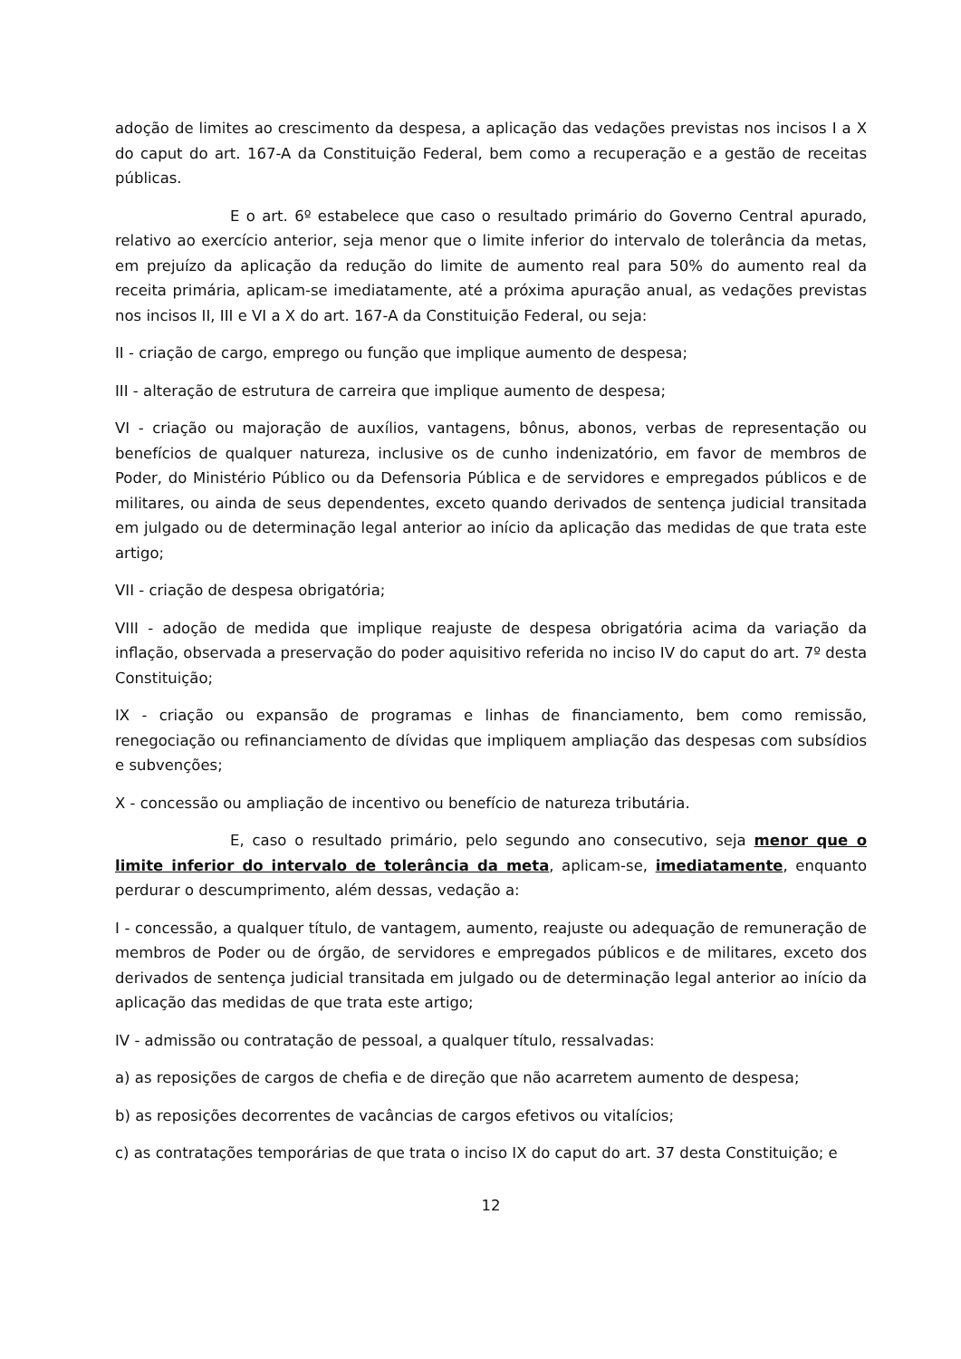adoção de limites ao crescimento da despesa, a aplicação das vedações previstas nos incisos I a X do caput do art. 167-A da Constituição Federal, bem como a recuperação e a gestão de receitas públicas.
E o art. 6º estabelece que caso o resultado primário do Governo Central apurado, relativo ao exercício anterior, seja menor que o limite inferior do intervalo de tolerância da metas, em prejuízo da aplicação da redução do limite de aumento real para 50% do aumento real da receita primária, aplicam-se imediatamente, até a próxima apuração anual, as vedações previstas nos incisos II, III e VI a X do art. 167-A da Constituição Federal, ou seja:
II - criação de cargo, emprego ou função que implique aumento de despesa;
III - alteração de estrutura de carreira que implique aumento de despesa;
VI - criação ou majoração de auxílios, vantagens, bônus, abonos, verbas de representação ou benefícios de qualquer natureza, inclusive os de cunho indenizatório, em favor de membros de Poder, do Ministério Público ou da Defensoria Pública e de servidores e empregados públicos e de militares, ou ainda de seus dependentes, exceto quando derivados de sentença judicial transitada em julgado ou de determinação legal anterior ao início da aplicação das medidas de que trata este artigo;
VII - criação de despesa obrigatória;
VIII - adoção de medida que implique reajuste de despesa obrigatória acima da variação da inflação, observada a preservação do poder aquisitivo referida no inciso IV do caput do art. 7º desta Constituição;
IX - criação ou expansão de programas e linhas de financiamento, bem como remissão, renegociação ou refinanciamento de dívidas que impliquem ampliação das despesas com subsídios e subvenções;
X - concessão ou ampliação de incentivo ou benefício de natureza tributária.
E, caso o resultado primário, pelo segundo ano consecutivo, seja menor que o limite inferior do intervalo de tolerância da meta, aplicam-se, imediatamente, enquanto perdurar o descumprimento, além dessas, vedação a:
I - concessão, a qualquer título, de vantagem, aumento, reajuste ou adequação de remuneração de membros de Poder ou de órgão, de servidores e empregados públicos e de militares, exceto dos derivados de sentença judicial transitada em julgado ou de determinação legal anterior ao início da aplicação das medidas de que trata este artigo;
IV - admissão ou contratação de pessoal, a qualquer título, ressalvadas:
a) as reposições de cargos de chefia e de direção que não acarretem aumento de despesa;
b) as reposições decorrentes de vacâncias de cargos efetivos ou vitalícios;
c) as contratações temporárias de que trata o inciso IX do caput do art. 37 desta Constituição; e
12